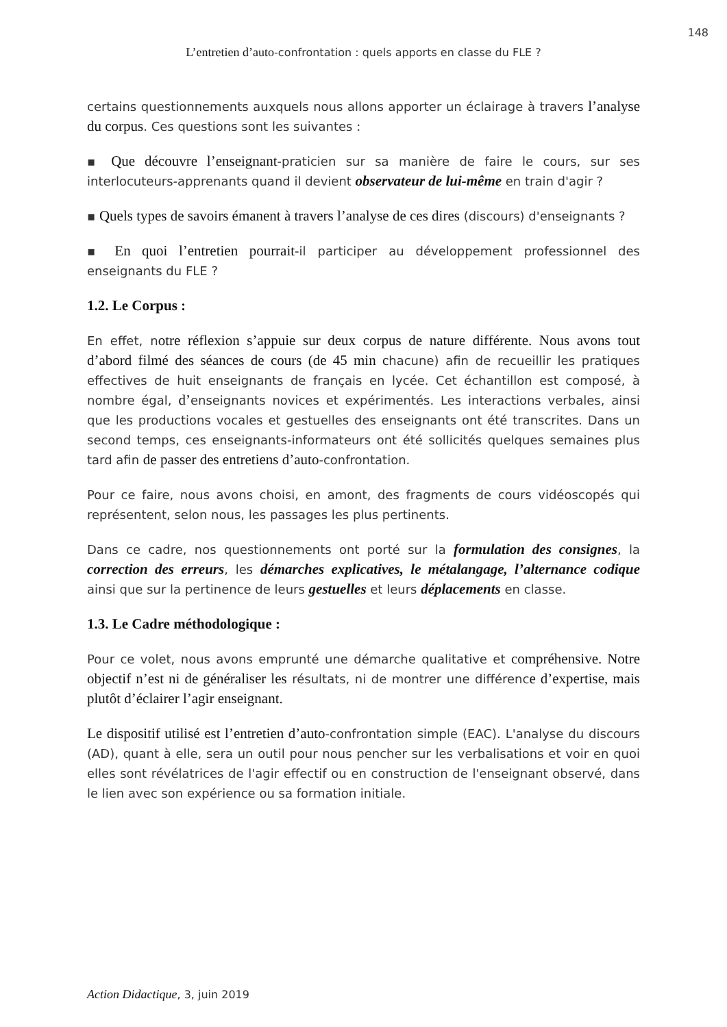148
L’entretien d’auto-confrontation : quels apports en classe du FLE ?
certains questionnements auxquels nous allons apporter un éclairage à travers l’analyse du corpus. Ces questions sont les suivantes :
▪ Que découvre l’enseignant-praticien sur sa manière de faire le cours, sur ses interlocuteurs-apprenants quand il devient observateur de lui-même en train d'agir ?
▪ Quels types de savoirs émanent à travers l’analyse de ces dires (discours) d'enseignants ?
▪ En quoi l’entretien pourrait-il participer au développement professionnel des enseignants du FLE ?
1.2. Le Corpus :
En effet, notre réflexion s’appuie sur deux corpus de nature différente. Nous avons tout d’abord filmé des séances de cours (de 45 min chacune) afin de recueillir les pratiques effectives de huit enseignants de français en lycée. Cet échantillon est composé, à nombre égal, d’enseignants novices et expérimentés. Les interactions verbales, ainsi que les productions vocales et gestuelles des enseignants ont été transcrites. Dans un second temps, ces enseignants-informateurs ont été sollicités quelques semaines plus tard afin de passer des entretiens d’auto-confrontation.
Pour ce faire, nous avons choisi, en amont, des fragments de cours vidéoscopés qui représentent, selon nous, les passages les plus pertinents.
Dans ce cadre, nos questionnements ont porté sur la formulation des consignes, la correction des erreurs, les démarches explicatives, le métalangage, l’alternance codique ainsi que sur la pertinence de leurs gestuelles et leurs déplacements en classe.
1.3. Le Cadre méthodologique :
Pour ce volet, nous avons emprunté une démarche qualitative et compréhensive. Notre objectif n’est ni de généraliser les résultats, ni de montrer une différence d’expertise, mais plutôt d’éclairer l’agir enseignant.
Le dispositif utilisé est l’entretien d’auto-confrontation simple (EAC). L'analyse du discours (AD), quant à elle, sera un outil pour nous pencher sur les verbalisations et voir en quoi elles sont révélatrices de l'agir effectif ou en construction de l'enseignant observé, dans le lien avec son expérience ou sa formation initiale.
Action Didactique, 3, juin 2019